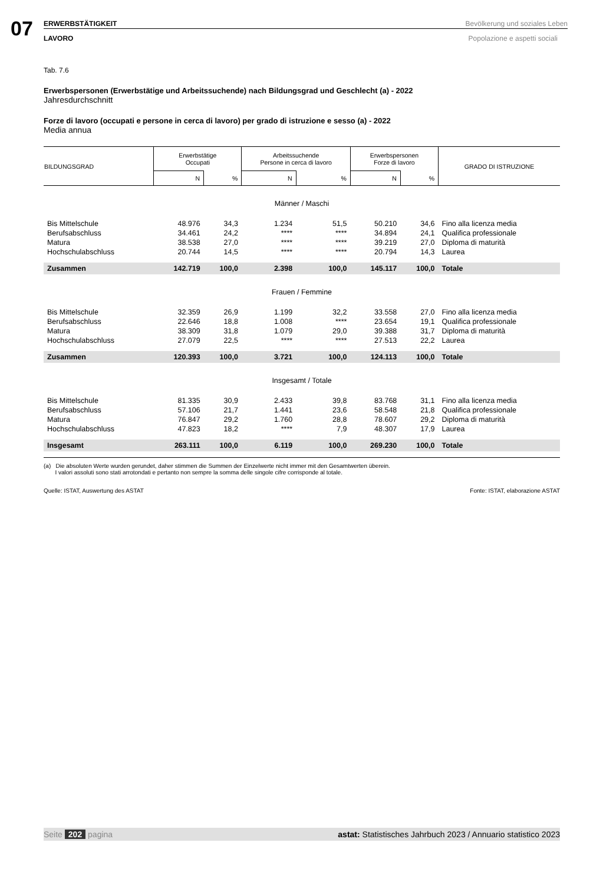07
ERWERBSTÄTIGKEIT Bevölkerung und soziales Leben
LAVORO Popolazione e aspetti sociali
Tab. 7.6
Erwerbspersonen (Erwerbstätige und Arbeitssuchende) nach Bildungsgrad und Geschlecht (a) - 2022
Jahresdurchschnitt
Forze di lavoro (occupati e persone in cerca di lavoro) per grado di istruzione e sesso (a) - 2022
Media annua
| BILDUNGSGRAD | Erwerbstätige Occupati | | Arbeitssuchende Persone in cerca di lavoro | | Erwerbspersonen Forze di lavoro | | GRADO DI ISTRUZIONE |
| --- | --- | --- | --- | --- | --- | --- | --- |
| | N | % | N | % | N | % | |
| Männer / Maschi | | | | | | | |
| Bis Mittelschule | 48.976 | 34,3 | 1.234 | 51,5 | 50.210 | 34,6 | Fino alla licenza media |
| Berufsabschluss | 34.461 | 24,2 | **** | **** | 34.894 | 24,1 | Qualifica professionale |
| Matura | 38.538 | 27,0 | **** | **** | 39.219 | 27,0 | Diploma di maturità |
| Hochschulabschluss | 20.744 | 14,5 | **** | **** | 20.794 | 14,3 | Laurea |
| Zusammen | 142.719 | 100,0 | 2.398 | 100,0 | 145.117 | 100,0 | Totale |
| Frauen / Femmine | | | | | | | |
| Bis Mittelschule | 32.359 | 26,9 | 1.199 | 32,2 | 33.558 | 27,0 | Fino alla licenza media |
| Berufsabschluss | 22.646 | 18,8 | 1.008 | **** | 23.654 | 19,1 | Qualifica professionale |
| Matura | 38.309 | 31,8 | 1.079 | 29,0 | 39.388 | 31,7 | Diploma di maturità |
| Hochschulabschluss | 27.079 | 22,5 | **** | **** | 27.513 | 22,2 | Laurea |
| Zusammen | 120.393 | 100,0 | 3.721 | 100,0 | 124.113 | 100,0 | Totale |
| Insgesamt / Totale | | | | | | | |
| Bis Mittelschule | 81.335 | 30,9 | 2.433 | 39,8 | 83.768 | 31,1 | Fino alla licenza media |
| Berufsabschluss | 57.106 | 21,7 | 1.441 | 23,6 | 58.548 | 21,8 | Qualifica professionale |
| Matura | 76.847 | 29,2 | 1.760 | 28,8 | 78.607 | 29,2 | Diploma di maturità |
| Hochschulabschluss | 47.823 | 18,2 | **** | 7,9 | 48.307 | 17,9 | Laurea |
| Insgesamt | 263.111 | 100,0 | 6.119 | 100,0 | 269.230 | 100,0 | Totale |
(a) Die absoluten Werte wurden gerundet, daher stimmen die Summen der Einzelwerte nicht immer mit den Gesamtwerten überein.
I valori assoluti sono stati arrotondati e pertanto non sempre la somma delle singole cifre corrisponde al totale.
Quelle: ISTAT, Auswertung des ASTAT Fonte: ISTAT, elaborazione ASTAT
Seite 202 pagina astat: Statistisches Jahrbuch 2023 / Annuario statistico 2023